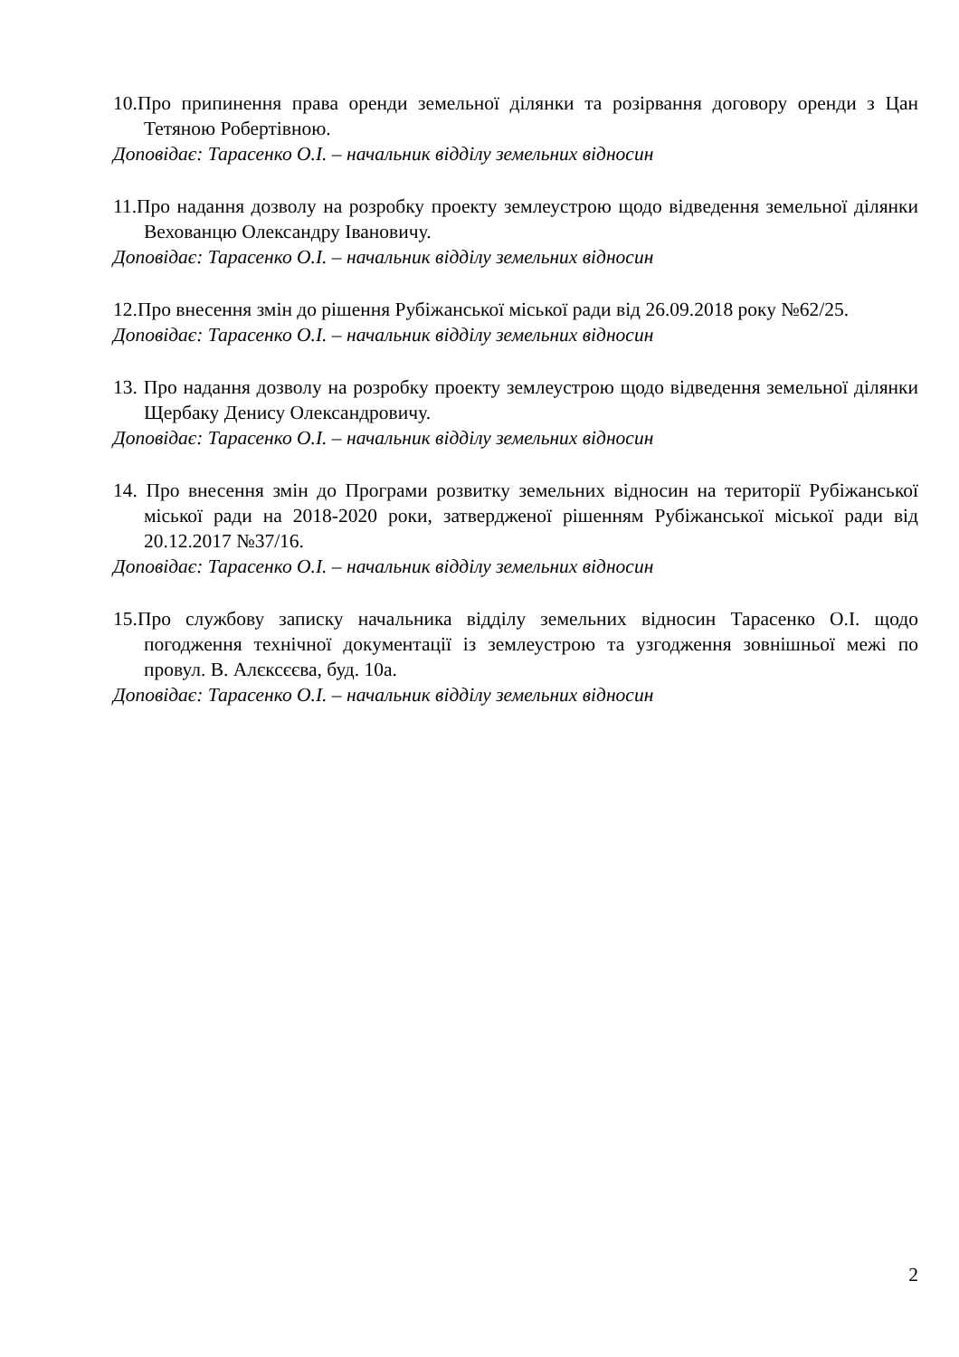10.Про припинення права оренди земельної ділянки та розірвання договору оренди з Цан Тетяною Робертівною.
Доповідає: Тарасенко О.І. – начальник відділу земельних відносин
11.Про надання дозволу на розробку проекту землеустрою щодо відведення земельної ділянки Вехованцю Олександру Івановичу.
Доповідає: Тарасенко О.І. – начальник відділу земельних відносин
12.Про внесення змін до рішення Рубіжанської міської ради від 26.09.2018 року №62/25.
Доповідає: Тарасенко О.І. – начальник відділу земельних відносин
13. Про надання дозволу на розробку проекту землеустрою щодо відведення земельної ділянки Щербаку Денису Олександровичу.
Доповідає: Тарасенко О.І. – начальник відділу земельних відносин
14. Про внесення змін до Програми розвитку земельних відносин на території Рубіжанської міської ради на 2018-2020 роки, затвердженої рішенням Рубіжанської міської ради від 20.12.2017 №37/16.
Доповідає: Тарасенко О.І. – начальник відділу земельних відносин
15.Про службову записку начальника відділу земельних відносин Тарасенко О.І. щодо погодження технічної документації із землеустрою та узгодження зовнішньої межі по провул. В. Алєксєєва, буд. 10а.
Доповідає: Тарасенко О.І. – начальник відділу земельних відносин
2